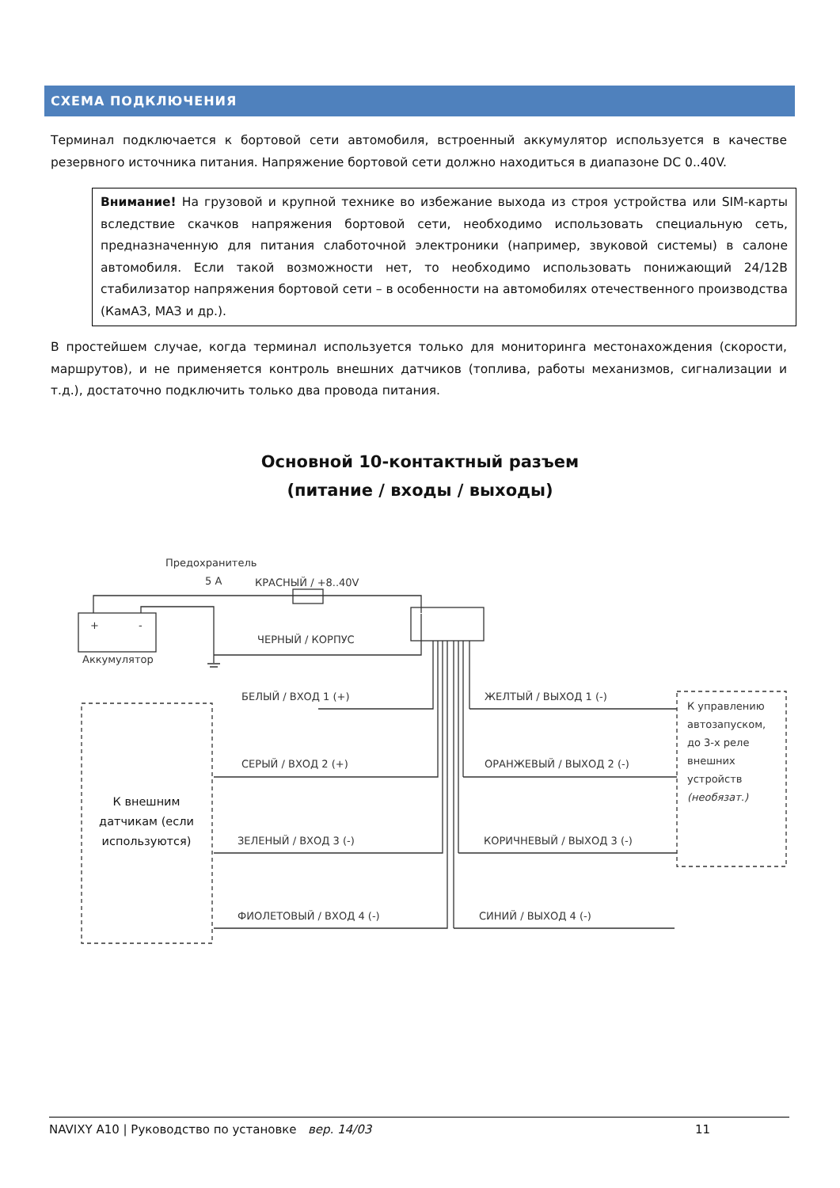СХЕМА ПОДКЛЮЧЕНИЯ
Терминал подключается к бортовой сети автомобиля, встроенный аккумулятор используется в качестве резервного источника питания. Напряжение бортовой сети должно находиться в диапазоне DC 0..40V.
Внимание! На грузовой и крупной технике во избежание выхода из строя устройства или SIM-карты вследствие скачков напряжения бортовой сети, необходимо использовать специальную сеть, предназначенную для питания слаботочной электроники (например, звуковой системы) в салоне автомобиля. Если такой возможности нет, то необходимо использовать понижающий 24/12В стабилизатор напряжения бортовой сети – в особенности на автомобилях отечественного производства (КамАЗ, МАЗ и др.).
В простейшем случае, когда терминал используется только для мониторинга местонахождения (скорости, маршрутов), и не применяется контроль внешних датчиков (топлива, работы механизмов, сигнализации и т.д.), достаточно подключить только два провода питания.
Основной 10-контактный разъем
(питание / входы / выходы)
Предохранитель
5 A КРАСНЫЙ / +8..40V
+ -
Аккумулятор
ЧЕРНЫЙ / КОРПУС
БЕЛЫЙ / ВХОД 1 (+)
СЕРЫЙ / ВХОД 2 (+)
ЗЕЛЕНЫЙ / ВХОД 3 (-)
ФИОЛЕТОВЫЙ / ВХОД 4 (-)
ЖЕЛТЫЙ / ВЫХОД 1 (-)
ОРАНЖЕВЫЙ / ВЫХОД 2 (-)
КОРИЧНЕВЫЙ / ВЫХОД 3 (-)
СИНИЙ / ВЫХОД 4 (-)
К внешним датчикам (если используются)
К управлению автозапуском, до 3-х реле внешних устройств (необязат.)
NAVIXY A10 | Руководство по установке вер. 14/03 11